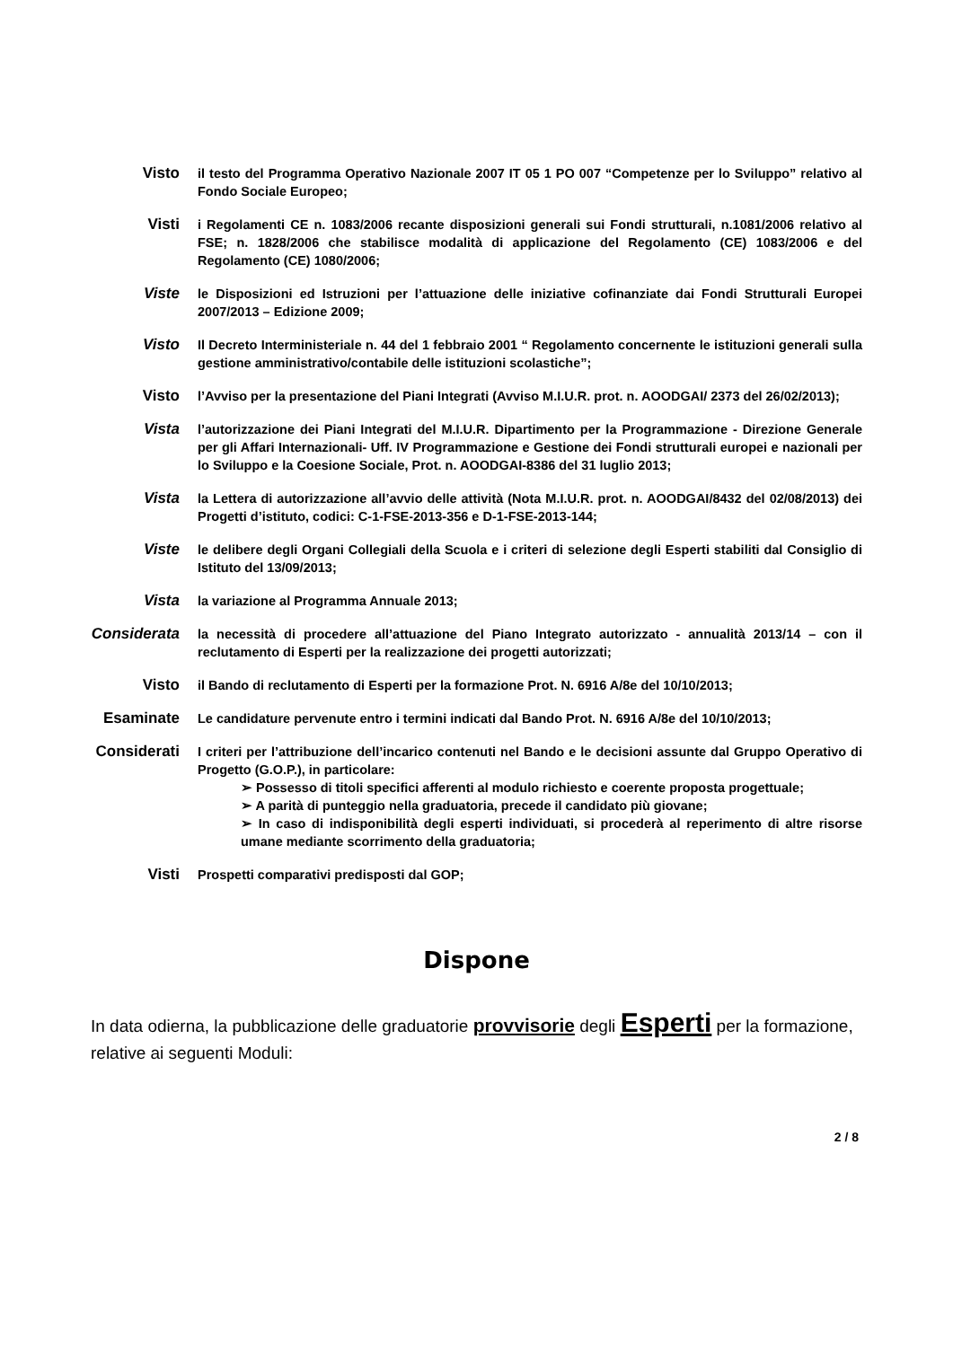Visto
il testo del Programma Operativo Nazionale 2007 IT 05 1 PO 007 “Competenze per lo Sviluppo” relativo al Fondo Sociale Europeo;
Visti
i Regolamenti CE n. 1083/2006 recante disposizioni generali sui Fondi strutturali, n.1081/2006 relativo al FSE; n. 1828/2006 che stabilisce modalità di applicazione del Regolamento (CE) 1083/2006 e del Regolamento (CE) 1080/2006;
Viste
le Disposizioni ed Istruzioni per l’attuazione delle iniziative cofinanziate dai Fondi Strutturali Europei 2007/2013 – Edizione 2009;
Visto
Il Decreto Interministeriale n. 44 del 1 febbraio 2001 “ Regolamento concernente le istituzioni generali sulla gestione amministrativo/contabile delle istituzioni scolastiche”;
Visto
l’Avviso per la presentazione del Piani Integrati (Avviso M.I.U.R. prot. n. AOODGAI/ 2373 del 26/02/2013);
Vista
l’autorizzazione dei Piani Integrati del M.I.U.R. Dipartimento per la Programmazione - Direzione Generale per gli Affari Internazionali- Uff. IV Programmazione e Gestione dei Fondi strutturali europei e nazionali per lo Sviluppo e la Coesione Sociale, Prot. n. AOODGAI-8386 del 31 luglio 2013;
Vista
la Lettera di autorizzazione all’avvio delle attività (Nota M.I.U.R. prot. n. AOODGAI/8432 del 02/08/2013) dei Progetti d’istituto, codici: C-1-FSE-2013-356 e D-1-FSE-2013-144;
Viste
le delibere degli Organi Collegiali della Scuola e i criteri di selezione degli Esperti stabiliti dal Consiglio di Istituto del 13/09/2013;
Vista
la variazione al Programma Annuale 2013;
Considerata
la necessità di procedere all’attuazione del Piano Integrato autorizzato - annualità 2013/14 – con il reclutamento di Esperti per la realizzazione dei progetti autorizzati;
Visto
il Bando di reclutamento di Esperti per la formazione Prot. N. 6916 A/8e del 10/10/2013;
Esaminate
Le candidature pervenute entro i termini indicati dal Bando Prot. N. 6916 A/8e del 10/10/2013;
Considerati
I criteri per l’attribuzione dell’incarico contenuti nel Bando e le decisioni assunte dal Gruppo Operativo di Progetto (G.O.P.), in particolare:
➢ Possesso di titoli specifici afferenti al modulo richiesto e coerente proposta progettuale;
➢ A parità di punteggio nella graduatoria, precede il candidato più giovane;
➢ In caso di indisponibilità degli esperti individuati, si procederà al reperimento di altre risorse umane mediante scorrimento della graduatoria;
Visti
Prospetti comparativi predisposti dal GOP;
Dispone
In data odierna, la pubblicazione delle graduatorie provvisorie degli Esperti per la formazione, relative ai seguenti Moduli:
2 / 8